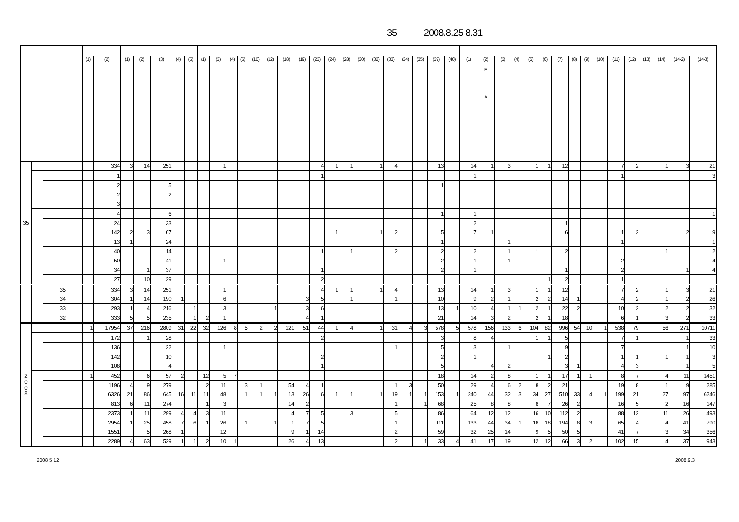35 2008.8.25 8.31
| | | | (1) | (2) | (1) | (2) | (3) | (4) | (5) | (1) | (3) | (4) | (6) | (10) | (12) | (18) | (19) | (23) | (24) | (28) | (30) | (32) | (33) | (34) | (35) | (39) | (40) | (1) | (2) E A | (3) | (4) | (5) | (6) | (7) | (8) | (9) | (10) | (11) | (12) | (13) | (14) | (14-2) | (14-3) |
| --- | --- | --- | --- | --- | --- | --- | --- | --- | --- | --- | --- | --- | --- | --- | --- | --- | --- | --- | --- | --- | --- | --- | --- | --- | --- | --- | --- | --- | --- | --- | --- | --- | --- | --- | --- | --- | --- | --- | --- | --- | --- | --- | --- |
| 35 | | | | 334 | 3 | 14 | 251 | | | | 1 | | | | | | | 4 | 1 | 1 | | 1 | 4 | | | 13 | | 14 | 1 | 3 | | 1 | 1 | 12 | | | | 7 | 2 | | 1 | 3 | 21 |
| | | | | 1 | | | | | | | | | | | | | | 1 | | | | | | | | | | 1 | | | | | | | | | | 1 | | | | | 3 |
| | | | | 2 | | | 5 | | | | | | | | | | | | | | | | | | | 1 | | | | | | | | | | | | | | | | | |
| | | | | 2 | | | 2 | | | | | | | | | | | | | | | | | | | | | | | | | | | | | | | | | | | | |
| | | | | 3 | | | | | | | | | | | | | | | | | | | | | | | | | | | | | | | | | | | | | | | |
| | | | | 4 | | | 6 | | | | | | | | | | | | | | | | | | | 1 | | 1 | | | | | | | | | | | | | | | 1 |
| | | | | 24 | | | 33 | | | | | | | | | | | | | | | | | | | | | 2 | | | | | | 1 | | | | | | | | | |
| | | | | 142 | 2 | 3 | 67 | | | | | | | | | | | | 1 | | | 1 | 2 | | | 5 | | 7 | 1 | | | | | 6 | | | | 1 | 2 | | | 2 | 9 |
| | | | | 13 | 1 | | 24 | | | | | | | | | | | | | | | | | | | 1 | | | | 1 | | | | | | | | 1 | | | | | 1 |
| | | | | 40 | | | 14 | | | | | | | | | | | 1 | | 1 | | | 2 | | | 2 | | 2 | | 1 | | 1 | | 2 | | | | | | | 1 | | 2 |
| | | | | 50 | | | 41 | | | | 1 | | | | | | | | | | | | | | | 2 | | 1 | | 1 | | | | | | | | 2 | | | | | 4 |
| | | | | 34 | | 1 | 37 | | | | | | | | | | | 1 | | | | | | | | 2 | | 1 | | | | | | 1 | | | | 2 | | | | 1 | 4 |
| | | | | 27 | | 10 | 29 | | | | | | | | | | | 2 | | | | | | | | | | | | | | | 1 | 2 | | | | 1 | | | | | |
| | | 35 | | 334 | 3 | 14 | 251 | | | | 1 | | | | | | | 4 | 1 | 1 | | 1 | 4 | | | 13 | | 14 | 1 | 3 | | 1 | 1 | 12 | | | | 7 | 2 | | 1 | 3 | 21 |
| | | 34 | | 304 | 1 | 14 | 190 | 1 | | | 6 | | | | | | 3 | 5 | | 1 | | | 1 | | | 10 | | 9 | 2 | 1 | | 2 | 2 | 14 | 1 | | | 4 | 2 | | 1 | 2 | 26 |
| | | 33 | | 293 | 1 | 4 | 216 | | 1 | | 3 | | | | 1 | | 3 | 6 | | | | | | | | 13 | 1 | 10 | 4 | 1 | 1 | 2 | 1 | 22 | 2 | | | 10 | 2 | | 2 | 2 | 32 |
| | | 32 | | 333 | 5 | 5 | 235 | | 1 | 2 | 1 | | | | | | 4 | 1 | | | | | | | | 21 | | 14 | 3 | 2 | | 2 | 1 | 18 | | | | 6 | 1 | | 3 | 2 | 33 |
| 2 0 0 8 | | | 1 | 17954 | 37 | 216 | 2809 | 31 | 22 | 32 | 126 | 8 | 5 | 2 | 2 | 121 | 51 | 44 | 1 | 4 | | 1 | 31 | 4 | 3 | 578 | 5 | 578 | 156 | 133 | 6 | 104 | 82 | 996 | 54 | 10 | 1 | 538 | 79 | | 56 | 271 | 10711 |
| | | | | 172 | | 1 | 28 | | | | | | | | | | | 2 | | | | | | | | 3 | | 8 | 4 | | | 1 | 1 | 5 | | | | 7 | 1 | | | 1 | 33 |
| | | | | 136 | | | 22 | | | | 1 | | | | | | | | | | | | 1 | | | 5 | | 3 | | 1 | | | | 9 | | | | 7 | | | | 1 | 10 |
| | | | | 142 | | | 10 | | | | | | | | | | | 2 | | | | | | | | 2 | | 1 | | | | | 1 | 2 | | | | 1 | 1 | | 1 | 1 | 3 |
| | | | | 108 | | | 4 | | | | | | | | | | | 1 | | | | | | | | 5 | | | 4 | 2 | | | | 3 | 1 | | | 4 | 3 | | | 1 | 5 |
| | | | 1 | 452 | | 6 | 57 | 2 | | 12 | 5 | 7 | | | | | | | | | | | | | | 18 | | 14 | 2 | 8 | | 1 | 1 | 17 | 1 | 1 | | 8 | 7 | | 4 | 11 | 1451 |
| | | | | 1196 | 4 | 9 | 279 | | | 2 | 11 | | 3 | 1 | | 54 | 4 | 1 | | | | | 1 | 3 | | 50 | | 29 | 4 | 6 | 2 | 8 | 2 | 21 | | | | 19 | 8 | | 1 | 9 | 285 |
| | | | | 6326 | 21 | 86 | 645 | 16 | 11 | 11 | 48 | | 1 | 1 | 1 | 13 | 26 | 6 | 1 | 1 | | 1 | 19 | 1 | 1 | 153 | 1 | 240 | 44 | 32 | 3 | 34 | 27 | 510 | 33 | 4 | 1 | 199 | 21 | | 27 | 97 | 6246 |
| | | | | 813 | 6 | 11 | 274 | | | 1 | 3 | | | | | 14 | 2 | | | | | | 1 | | 1 | 68 | | 25 | 8 | 8 | | 8 | 7 | 26 | 2 | | | 16 | 5 | | 2 | 16 | 147 |
| | | | | 2373 | 1 | 11 | 299 | 4 | 4 | 3 | 11 | | | | | 4 | 7 | 5 | | 3 | | | 5 | | | 86 | | 64 | 12 | 12 | | 16 | 10 | 112 | 2 | | | 88 | 12 | | 11 | 26 | 493 |
| | | | | 2954 | 1 | 25 | 458 | 7 | 6 | 1 | 26 | | 1 | | 1 | 1 | 7 | 5 | | | | | 1 | | | 111 | | 133 | 44 | 34 | 1 | 16 | 18 | 194 | 8 | 3 | | 65 | 4 | | 4 | 41 | 790 |
| | | | | 1551 | | 5 | 268 | 1 | | | 12 | | | | | 9 | 1 | 14 | | | | | 2 | | | 59 | | 32 | 25 | 14 | | 9 | 5 | 50 | 5 | | | 41 | 7 | | 3 | 34 | 356 |
| | | | | 2289 | 4 | 63 | 529 | 1 | 1 | 2 | 10 | 1 | | | | 26 | 4 | 13 | | | | | 2 | | 1 | 33 | 4 | 41 | 17 | 19 | | 12 | 12 | 66 | 3 | 2 | | 102 | 15 | | 4 | 37 | 943 |
2008 5 12 2008.9.3